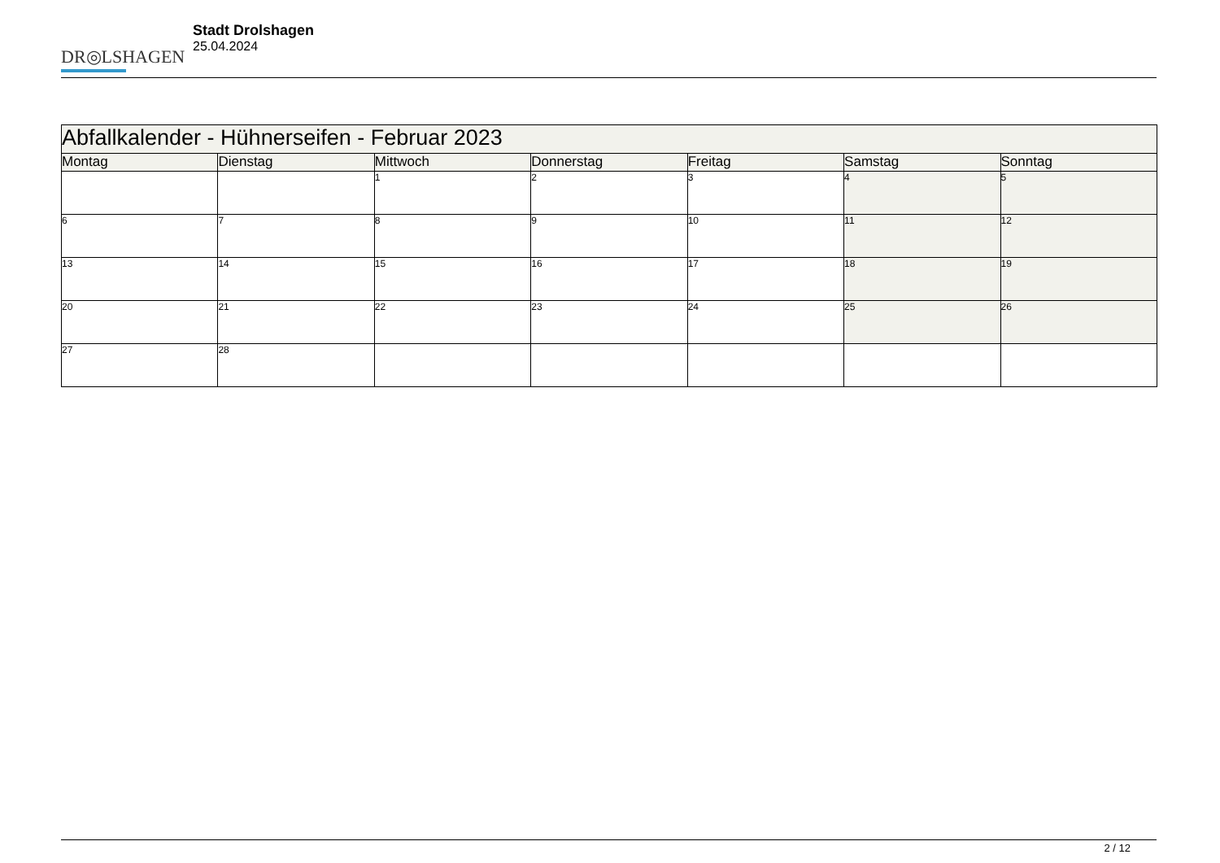DR◎LSHAGEN
Stadt Drolshagen
25.04.2024
| Abfallkalender - Hühnerseifen - Februar 2023 | | | | | | |
| --- | --- | --- | --- | --- | --- | --- |
| Montag | Dienstag | Mittwoch | Donnerstag | Freitag | Samstag | Sonntag |
| | | 1 | 2 | 3 | 4 | 5 |
| 6 | 7 | 8 | 9 | 10 | 11 | 12 |
| 13 | 14 | 15 | 16 | 17 | 18 | 19 |
| 20 | 21 | 22 | 23 | 24 | 25 | 26 |
| 27 | 28 | | | | | |
2 / 12